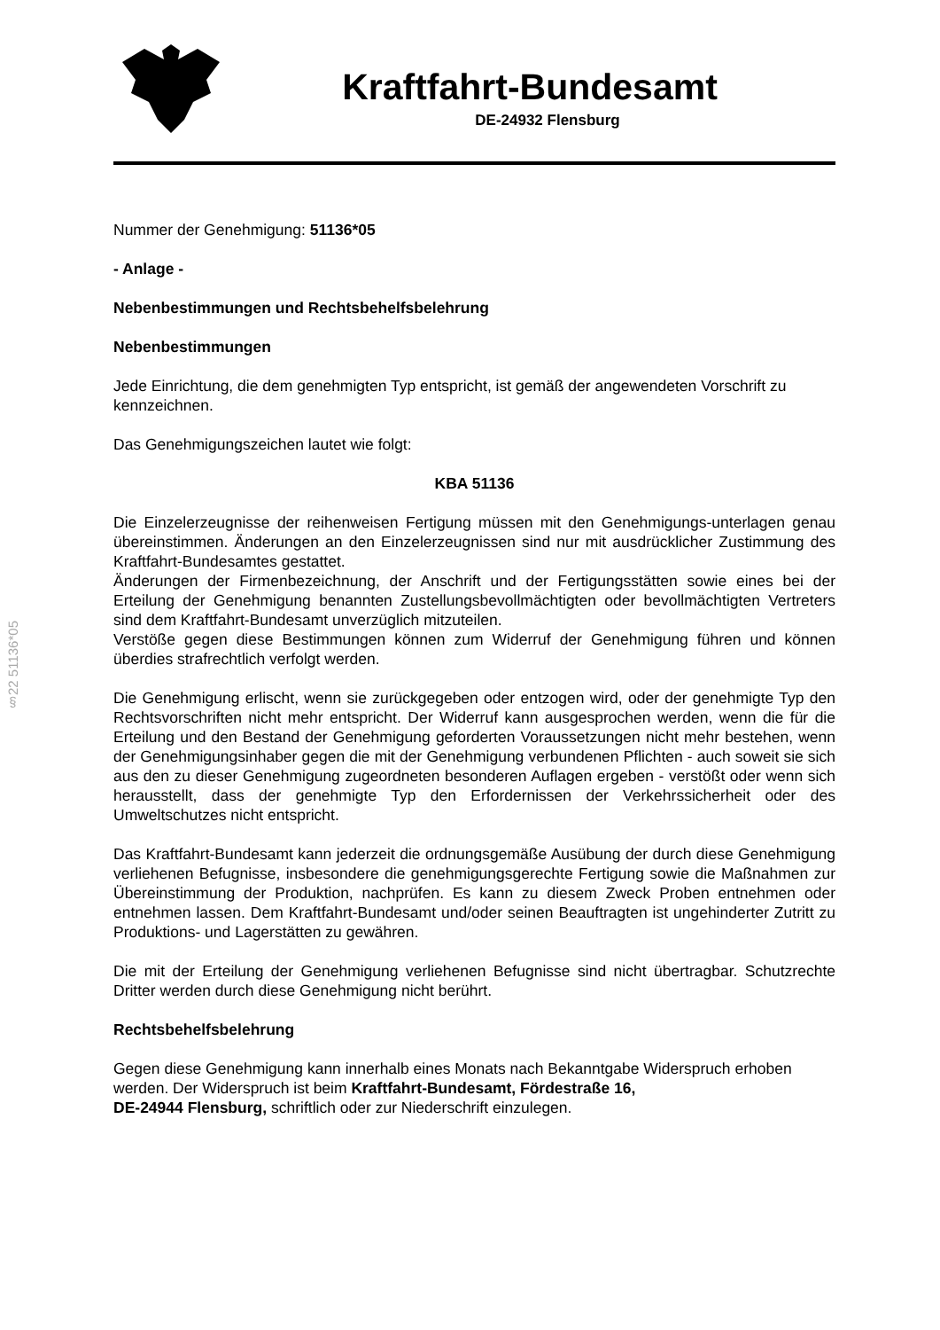§22 51136*05
Kraftfahrt-Bundesamt
DE-24932 Flensburg
Nummer der Genehmigung: 51136*05
- Anlage -
Nebenbestimmungen und Rechtsbehelfsbelehrung
Nebenbestimmungen
Jede Einrichtung, die dem genehmigten Typ entspricht, ist gemäß der angewendeten Vorschrift zu kennzeichnen.
Das Genehmigungszeichen lautet wie folgt:
KBA 51136
Die Einzelerzeugnisse der reihenweisen Fertigung müssen mit den Genehmigungs-unterlagen genau übereinstimmen. Änderungen an den Einzelerzeugnissen sind nur mit ausdrücklicher Zustimmung des Kraftfahrt-Bundesamtes gestattet.
Änderungen der Firmenbezeichnung, der Anschrift und der Fertigungsstätten sowie eines bei der Erteilung der Genehmigung benannten Zustellungsbevollmächtigten oder bevollmächtigten Vertreters sind dem Kraftfahrt-Bundesamt unverzüglich mitzuteilen.
Verstöße gegen diese Bestimmungen können zum Widerruf der Genehmigung führen und können überdies strafrechtlich verfolgt werden.
Die Genehmigung erlischt, wenn sie zurückgegeben oder entzogen wird, oder der genehmigte Typ den Rechtsvorschriften nicht mehr entspricht. Der Widerruf kann ausgesprochen werden, wenn die für die Erteilung und den Bestand der Genehmigung geforderten Voraussetzungen nicht mehr bestehen, wenn der Genehmigungsinhaber gegen die mit der Genehmigung verbundenen Pflichten - auch soweit sie sich aus den zu dieser Genehmigung zugeordneten besonderen Auflagen ergeben - verstößt oder wenn sich herausstellt, dass der genehmigte Typ den Erfordernissen der Verkehrssicherheit oder des Umweltschutzes nicht entspricht.
Das Kraftfahrt-Bundesamt kann jederzeit die ordnungsgemäße Ausübung der durch diese Genehmigung verliehenen Befugnisse, insbesondere die genehmigungsgerechte Fertigung sowie die Maßnahmen zur Übereinstimmung der Produktion, nachprüfen. Es kann zu diesem Zweck Proben entnehmen oder entnehmen lassen. Dem Kraftfahrt-Bundesamt und/oder seinen Beauftragten ist ungehinderter Zutritt zu Produktions- und Lagerstätten zu gewähren.
Die mit der Erteilung der Genehmigung verliehenen Befugnisse sind nicht übertragbar. Schutzrechte Dritter werden durch diese Genehmigung nicht berührt.
Rechtsbehelfsbelehrung
Gegen diese Genehmigung kann innerhalb eines Monats nach Bekanntgabe Widerspruch erhoben werden. Der Widerspruch ist beim Kraftfahrt-Bundesamt, Fördestraße 16,
DE-24944 Flensburg, schriftlich oder zur Niederschrift einzulegen.